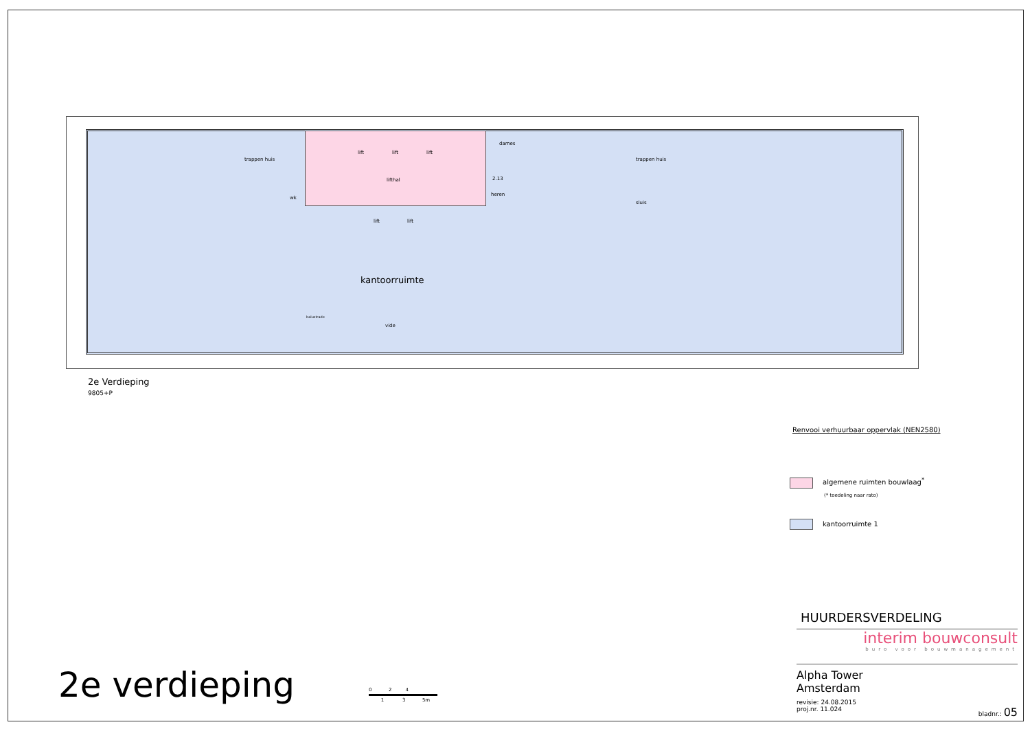trappen huis
lift lift lift
dames
lifthal 2.13
heren
wk
trappen huis
sluis
lift lift
kantoorruimte
balustrade
vide
2e Verdieping
9805+P
Renvooi verhuurbaar oppervlak (NEN2580)
algemene ruimten bouwlaag<sup>*</sup>
(* toedeling naar rato)
kantoorruimte 1
HUURDERSVERDELING
interim bouwconsult
buro voor bouwmanagement
Alpha Tower
Amsterdam
revisie: 24.08.2015
proj.nr. 11.024 bladnr.: 05
2e verdieping
0 2 4
1 3 5m